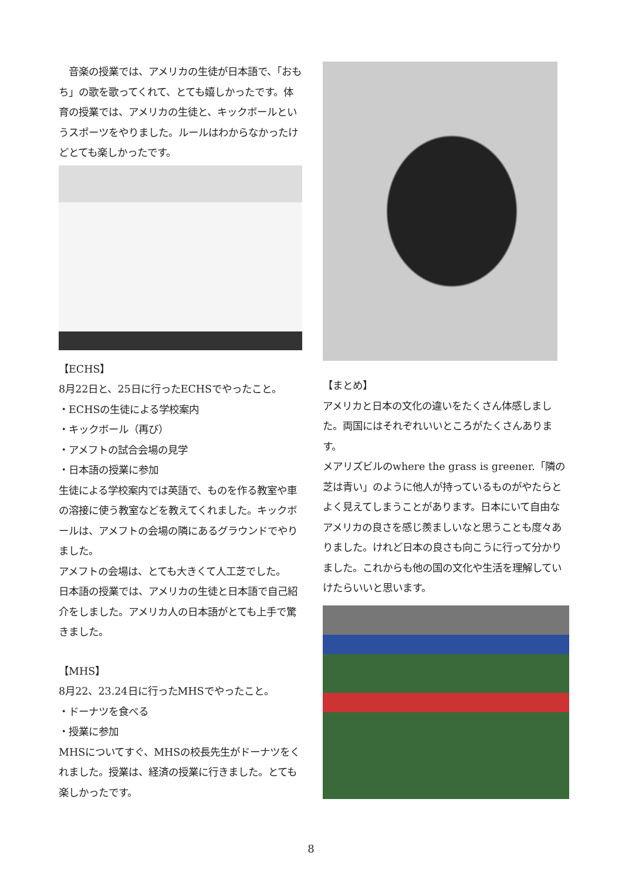音楽の授業では、アメリカの生徒が日本語で、「おもち」の歌を歌ってくれて、とても嬉しかったです。体育の授業では、アメリカの生徒と、キックボールというスポーツをやりました。ルールはわからなかったけどとても楽しかったです。
【ECHS】
8月22日と、25日に行ったECHSでやったこと。
・ECHSの生徒による学校案内
・キックボール（再び）
・アメフトの試合会場の見学
・日本語の授業に参加
生徒による学校案内では英語で、ものを作る教室や車の溶接に使う教室などを教えてくれました。キックボールは、アメフトの会場の隣にあるグラウンドでやりました。
アメフトの会場は、とても大きくて人工芝でした。
日本語の授業では、アメリカの生徒と日本語で自己紹介をしました。アメリカ人の日本語がとても上手で驚きました。
【MHS】
8月22、23.24日に行ったMHSでやったこと。
・ドーナツを食べる
・授業に参加
MHSについてすぐ、MHSの校長先生がドーナツをくれました。授業は、経済の授業に行きました。とても楽しかったです。
【まとめ】
アメリカと日本の文化の違いをたくさん体感しました。両国にはそれぞれいいところがたくさんあります。
メアリズビルのwhere the grass is greener.「隣の芝は青い」のように他人が持っているものがやたらとよく見えてしまうことがあります。日本にいて自由なアメリカの良さを感じ羨ましいなと思うことも度々ありました。けれど日本の良さも向こうに行って分かりました。これからも他の国の文化や生活を理解していけたらいいと思います。
8